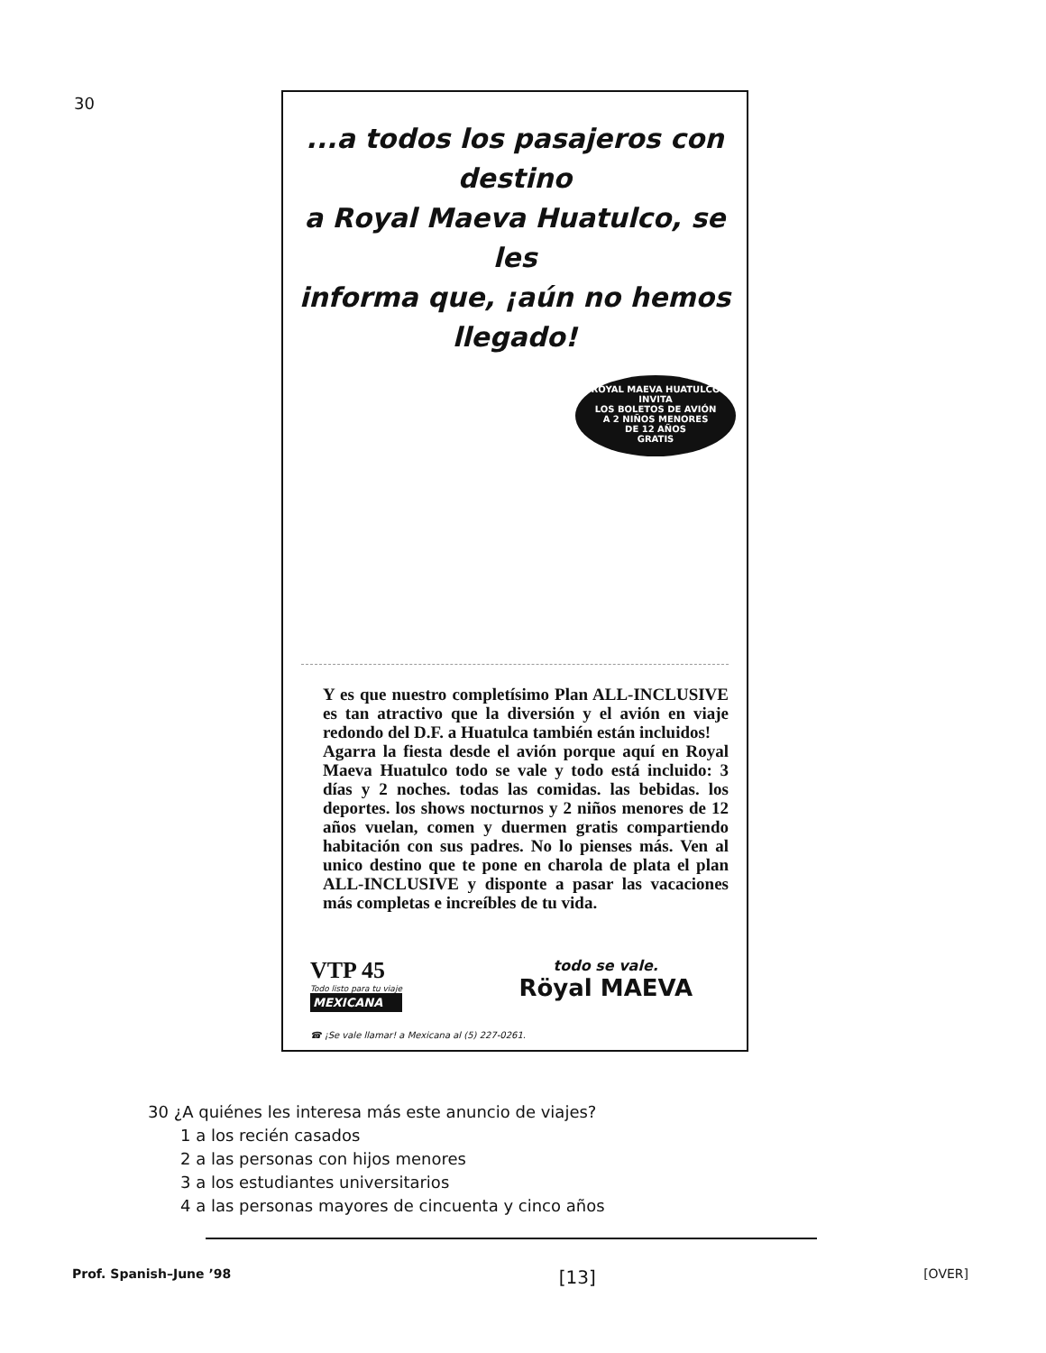30
...a todos los pasajeros con destino
a Royal Maeva Huatulco, se les
informa que, ¡aún no hemos llegado!
ROYAL MAEVA HUATULCO
INVITA
LOS BOLETOS DE AVIÓN
A 2 NIÑOS MENORES
DE 12 AÑOS
GRATIS
Y es que nuestro completísimo Plan ALL-INCLUSIVE es tan atractivo que la diversión y el avión en viaje redondo del D.F. a Huatulca también están incluidos!
Agarra la fiesta desde el avión porque aquí en Royal Maeva Huatulco todo se vale y todo está incluido: 3 días y 2 noches. todas las comidas. las bebidas. los deportes. los shows nocturnos y 2 niños menores de 12 años vuelan, comen y duermen gratis compartiendo habitación con sus padres. No lo pienses más. Ven al unico destino que te pone en charola de plata el plan ALL-INCLUSIVE y disponte a pasar las vacaciones más completas e increíbles de tu vida.
VTP 45
Todo listo para tu viaje
MEXICANA
todo se vale.
Röyal MAEVA
☎ ¡Se vale llamar! a Mexicana al (5) 227-0261.
30 ¿A quiénes les interesa más este anuncio de viajes?
1 a los recién casados
2 a las personas con hijos menores
3 a los estudiantes universitarios
4 a las personas mayores de cincuenta y cinco años
Prof. Spanish–June ’98 [13] [OVER]